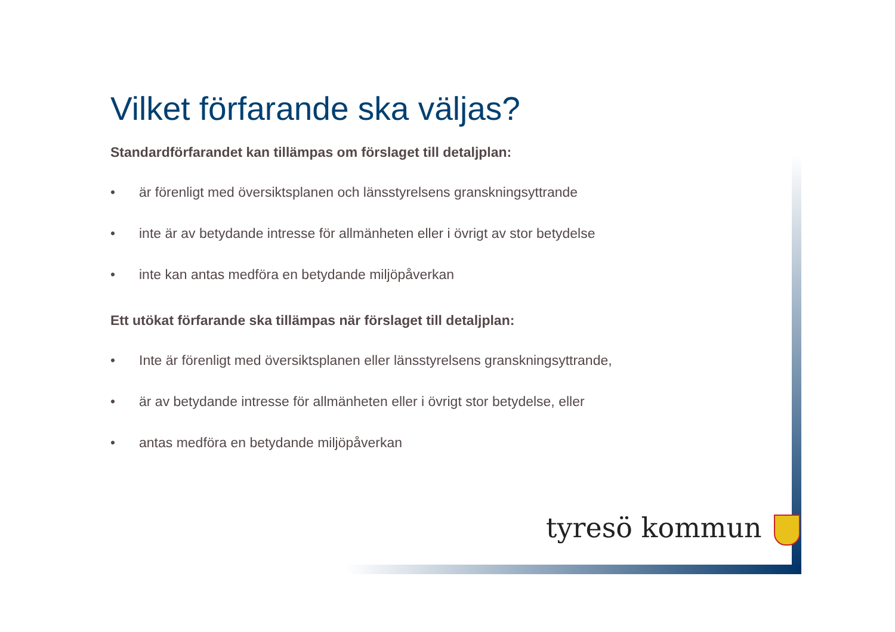Vilket förfarande ska väljas?
Standardförfarandet kan tillämpas om förslaget till detaljplan:
• är förenligt med översiktsplanen och länsstyrelsens granskningsyttrande
• inte är av betydande intresse för allmänheten eller i övrigt av stor betydelse
• inte kan antas medföra en betydande miljöpåverkan
Ett utökat förfarande ska tillämpas när förslaget till detaljplan:
• Inte är förenligt med översiktsplanen eller länsstyrelsens granskningsyttrande,
• är av betydande intresse för allmänheten eller i övrigt stor betydelse, eller
• antas medföra en betydande miljöpåverkan
tyresö kommun